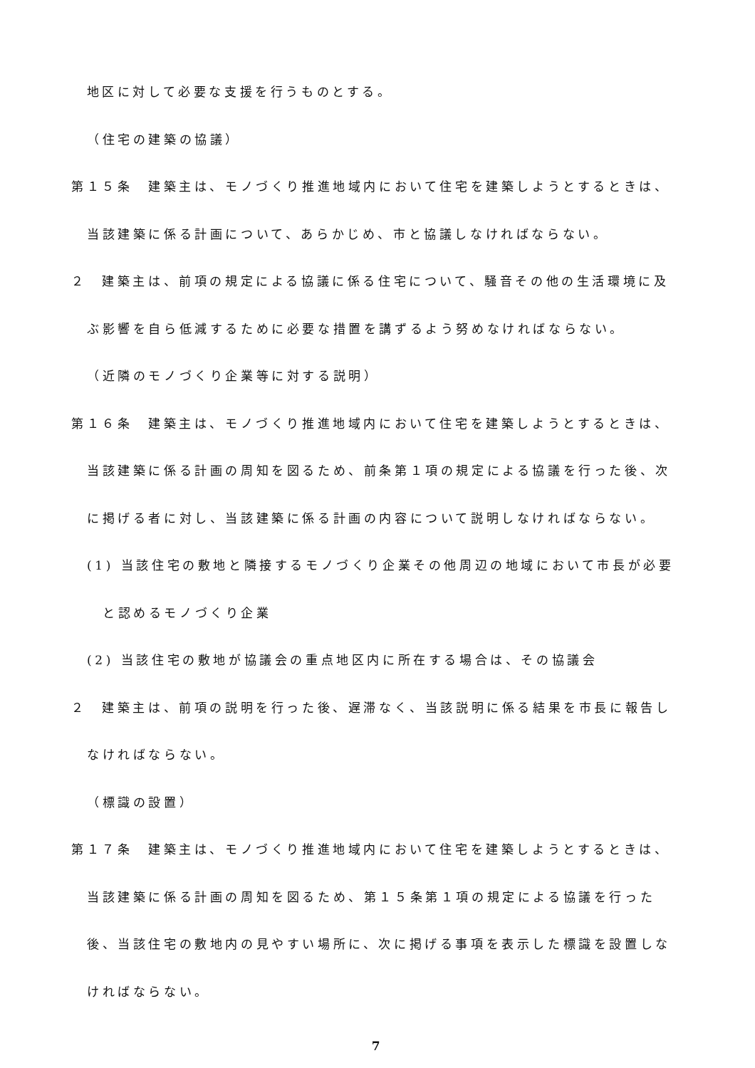地区に対して必要な支援を行うものとする。
（住宅の建築の協議）
第１５条　建築主は、モノづくり推進地域内において住宅を建築しようとするときは、当該建築に係る計画について、あらかじめ、市と協議しなければならない。
２　建築主は、前項の規定による協議に係る住宅について、騒音その他の生活環境に及ぶ影響を自ら低減するために必要な措置を講ずるよう努めなければならない。
（近隣のモノづくり企業等に対する説明）
第１６条　建築主は、モノづくり推進地域内において住宅を建築しようとするときは、当該建築に係る計画の周知を図るため、前条第１項の規定による協議を行った後、次に掲げる者に対し、当該建築に係る計画の内容について説明しなければならない。
(1) 当該住宅の敷地と隣接するモノづくり企業その他周辺の地域において市長が必要と認めるモノづくり企業
(2) 当該住宅の敷地が協議会の重点地区内に所在する場合は、その協議会
２　建築主は、前項の説明を行った後、遅滞なく、当該説明に係る結果を市長に報告しなければならない。
（標識の設置）
第１７条　建築主は、モノづくり推進地域内において住宅を建築しようとするときは、当該建築に係る計画の周知を図るため、第１５条第１項の規定による協議を行った後、当該住宅の敷地内の見やすい場所に、次に掲げる事項を表示した標識を設置しなければならない。
7